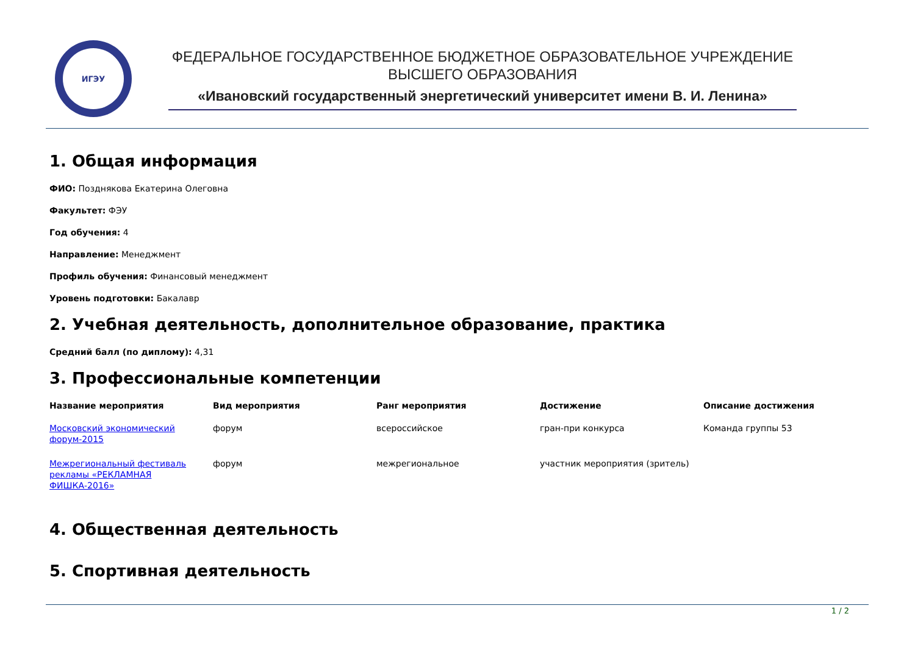ИГЭУ
ФЕДЕРАЛЬНОЕ ГОСУДАРСТВЕННОЕ БЮДЖЕТНОЕ ОБРАЗОВАТЕЛЬНОЕ УЧРЕЖДЕНИЕ
ВЫСШЕГО ОБРАЗОВАНИЯ
«Ивановский государственный энергетический университет имени В. И. Ленина»
1. Общая информация
ФИО: Позднякова Екатерина Олеговна
Факультет: ФЭУ
Год обучения: 4
Направление: Менеджмент
Профиль обучения: Финансовый менеджмент
Уровень подготовки: Бакалавр
2. Учебная деятельность, дополнительное образование, практика
Средний балл (по диплому): 4,31
3. Профессиональные компетенции
| Название мероприятия | Вид мероприятия | Ранг мероприятия | Достижение | Описание достижения |
| --- | --- | --- | --- | --- |
| Московский экономический форум-2015 | форум | всероссийское | гран-при конкурса | Команда группы 53 |
| Межрегиональный фестиваль рекламы «РЕКЛАМНАЯ ФИШКА-2016» | форум | межрегиональное | участник мероприятия (зритель) | |
4. Общественная деятельность
5. Спортивная деятельность
1 / 2